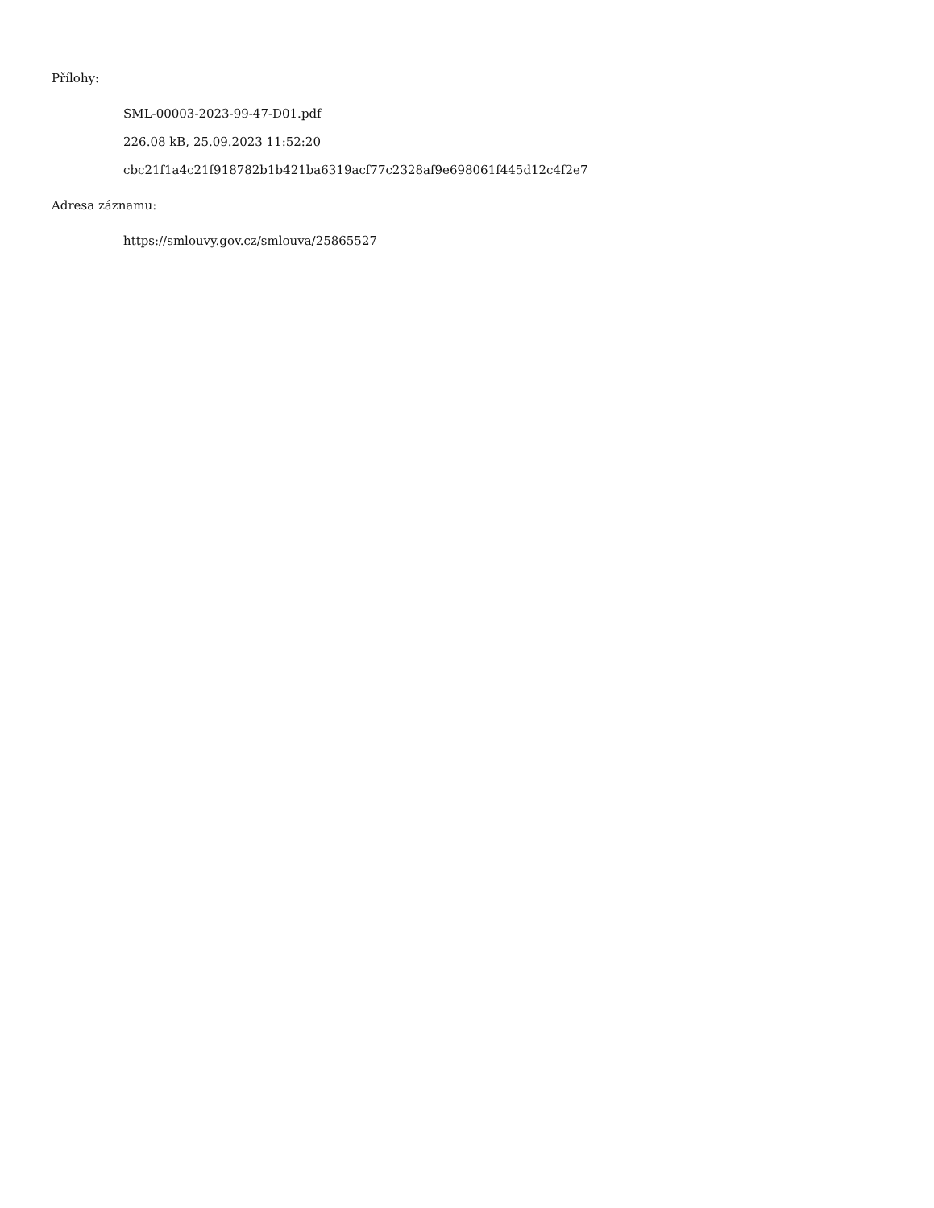Přílohy:
SML-00003-2023-99-47-D01.pdf
226.08 kB, 25.09.2023 11:52:20
cbc21f1a4c21f918782b1b421ba6319acf77c2328af9e698061f445d12c4f2e7
Adresa záznamu:
https://smlouvy.gov.cz/smlouva/25865527